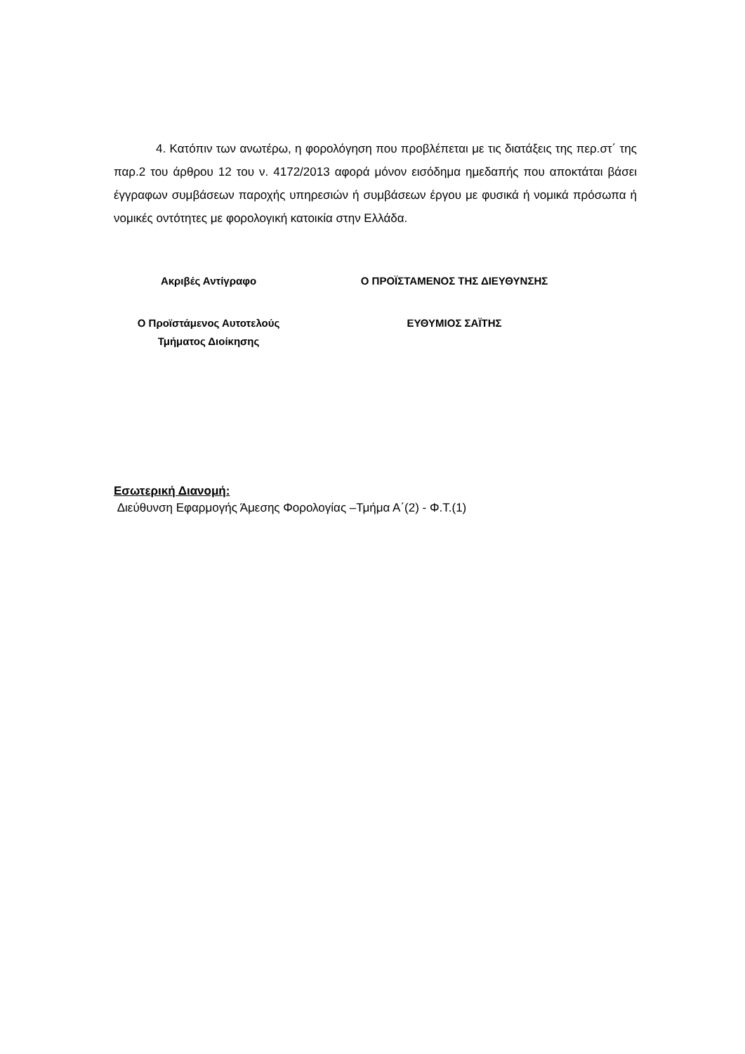4. Κατόπιν των ανωτέρω, η φορολόγηση που προβλέπεται με τις διατάξεις της περ.στ΄ της παρ.2 του άρθρου 12 του ν. 4172/2013 αφορά μόνον εισόδημα ημεδαπής που αποκτάται βάσει έγγραφων συμβάσεων παροχής υπηρεσιών ή συμβάσεων έργου με φυσικά ή νομικά πρόσωπα ή νομικές οντότητες με φορολογική κατοικία στην Ελλάδα.
| Ακριβές Αντίγραφο | Ο ΠΡΟΪΣΤΑΜΕΝΟΣ ΤΗΣ ΔΙΕΥΘΥΝΣΗΣ |
| Ο Προϊστάμενος Αυτοτελούς Τμήματος Διοίκησης | ΕΥΘΥΜΙΟΣ ΣΑΪΤΗΣ |
Εσωτερική Διανομή:
Διεύθυνση Εφαρμογής Άμεσης Φορολογίας –Τμήμα Α΄(2) - Φ.Τ.(1)